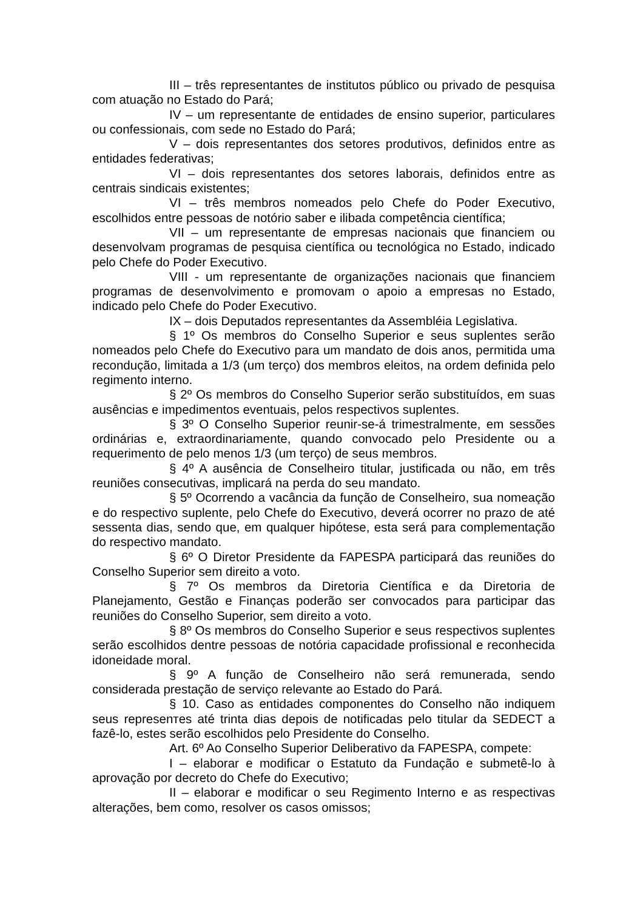III – três representantes de institutos público ou privado de pesquisa com atuação no Estado do Pará;
IV – um representante de entidades de ensino superior, particulares ou confessionais, com sede no Estado do Pará;
V – dois representantes dos setores produtivos, definidos entre as entidades federativas;
VI – dois representantes dos setores laborais, definidos entre as centrais sindicais existentes;
VI – três membros nomeados pelo Chefe do Poder Executivo, escolhidos entre pessoas de notório saber e ilibada competência científica;
VII – um representante de empresas nacionais que financiem ou desenvolvam programas de pesquisa científica ou tecnológica no Estado, indicado pelo Chefe do Poder Executivo.
VIII - um representante de organizações nacionais que financiem programas de desenvolvimento e promovam o apoio a empresas no Estado, indicado pelo Chefe do Poder Executivo.
IX – dois Deputados representantes da Assembléia Legislativa.
§ 1º Os membros do Conselho Superior e seus suplentes serão nomeados pelo Chefe do Executivo para um mandato de dois anos, permitida uma recondução, limitada a 1/3 (um terço) dos membros eleitos, na ordem definida pelo regimento interno.
§ 2º Os membros do Conselho Superior serão substituídos, em suas ausências e impedimentos eventuais, pelos respectivos suplentes.
§ 3º O Conselho Superior reunir-se-á trimestralmente, em sessões ordinárias e, extraordinariamente, quando convocado pelo Presidente ou a requerimento de pelo menos 1/3 (um terço) de seus membros.
§ 4º A ausência de Conselheiro titular, justificada ou não, em três reuniões consecutivas, implicará na perda do seu mandato.
§ 5º Ocorrendo a vacância da função de Conselheiro, sua nomeação e do respectivo suplente, pelo Chefe do Executivo, deverá ocorrer no prazo de até sessenta dias, sendo que, em qualquer hipótese, esta será para complementação do respectivo mandato.
§ 6º O Diretor Presidente da FAPESPA participará das reuniões do Conselho Superior sem direito a voto.
§ 7º Os membros da Diretoria Científica e da Diretoria de Planejamento, Gestão e Finanças poderão ser convocados para participar das reuniões do Conselho Superior, sem direito a voto.
§ 8º Os membros do Conselho Superior e seus respectivos suplentes serão escolhidos dentre pessoas de notória capacidade profissional e reconhecida idoneidade moral.
§ 9º A função de Conselheiro não será remunerada, sendo considerada prestação de serviço relevante ao Estado do Pará.
§ 10. Caso as entidades componentes do Conselho não indiquem seus represenтes até trinta dias depois de notificadas pelo titular da SEDECT a fazê-lo, estes serão escolhidos pelo Presidente do Conselho.
Art. 6º Ao Conselho Superior Deliberativo da FAPESPA, compete:
I – elaborar e modificar o Estatuto da Fundação e submetê-lo à aprovação por decreto do Chefe do Executivo;
II – elaborar e modificar o seu Regimento Interno e as respectivas alterações, bem como, resolver os casos omissos;